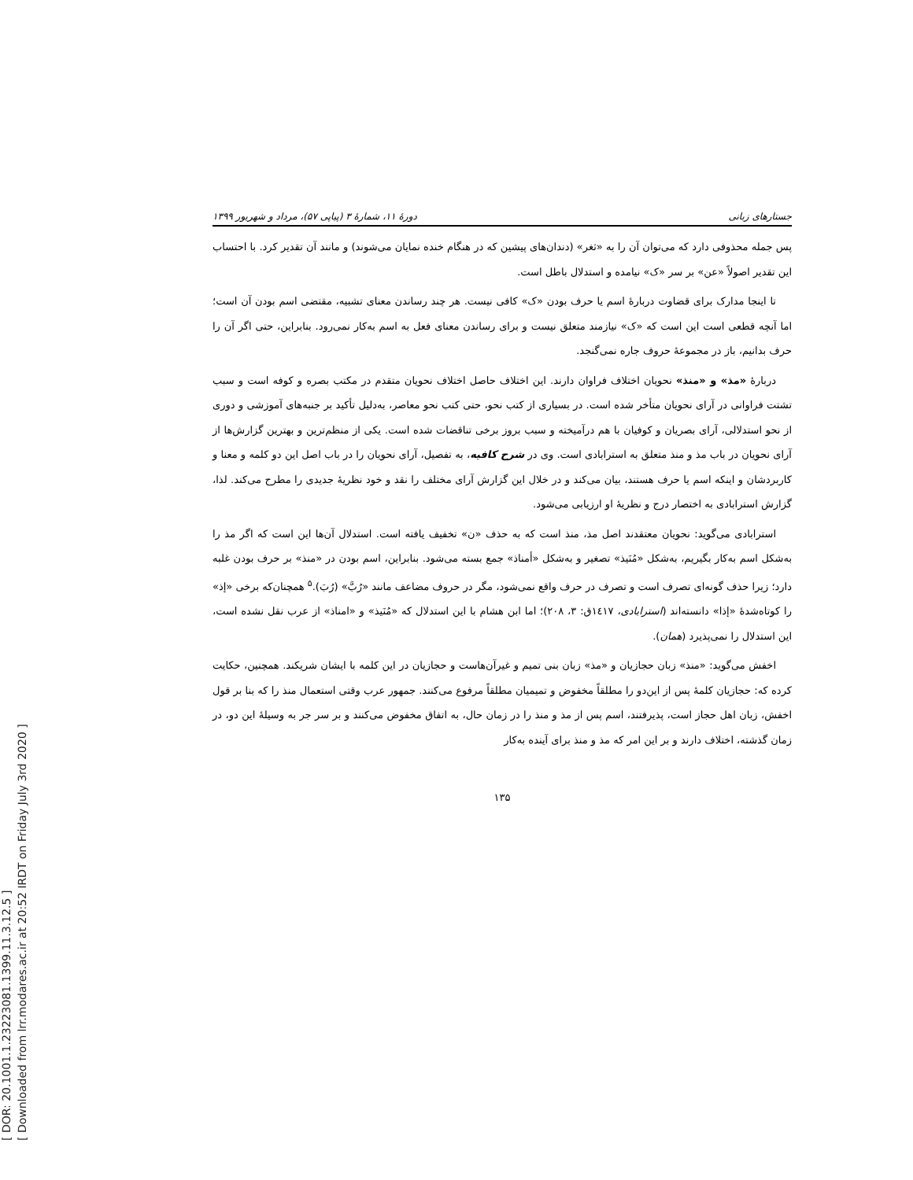[ DOR: 20.1001.1.23223081.1399.11.3.12.5 ]
[ Downloaded from lrr.modares.ac.ir at 20:52 IRDT on Friday July 3rd 2020 ]
جستارهای زبانی دورهٔ ۱۱، شمارهٔ ۳ (پیاپی ۵۷)، مرداد و شهریور ۱۳۹۹
پس جمله محذوفی دارد که می‌توان آن را به «ثغر» (دندان‌های پیشین که در هنگام خنده نمایان می‌شوند) و مانند آن تقدیر کرد. با احتساب این تقدیر اصولاً «عن» بر سر «ک» نیامده و استدلال باطل است.
تا اینجا مدارک برای قضاوت دربارهٔ اسم یا حرف بودن «ک» کافی نیست. هر چند رساندن معنای تشبیه، مقتضی اسم بودن آن است؛ اما آنچه قطعی است این است که «ک» نیازمند متعلق نیست و برای رساندن معنای فعل به اسم به‌کار نمی‌رود. بنابراین، حتی اگر آن را حرف بدانیم، باز در مجموعهٔ حروف جاره نمی‌گنجد.
دربارهٔ «مذ» و «منذ» نحویان اختلاف فراوان دارند. این اختلاف حاصل اختلاف نحویان متقدم در مکتب بصره و کوفه است و سبب تشتت فراوانی در آرای نحویان متأخر شده است. در بسیاری از کتب نحو، حتی کتب نحو معاصر، به‌دلیل تأکید بر جنبه‌های آموزشی و دوری از نحو استدلالی، آرای بصریان و کوفیان با هم درآمیخته و سبب بروز برخی تناقضات شده است. یکی از منظم‌ترین و بهترین گزارش‌ها از آرای نحویان در باب مذ و منذ متعلق به استرابادی است. وی در شرح کافیه، به تفصیل، آرای نحویان را در باب اصل این دو کلمه و معنا و کاربردشان و اینکه اسم یا حرف هستند، بیان می‌کند و در خلال این گزارش آرای مختلف را نقد و خود نظریهٔ جدیدی را مطرح می‌کند. لذا، گزارش استرابادی به اختصار درج و نظریهٔ او ارزیابی می‌شود.
استرابادی می‌گوید: نحویان معتقدند اصل مذ، منذ است که به حذف «ن» تخفیف یافته است. استدلال آن‌ها این است که اگر مذ را به‌شکل اسم به‌کار بگیریم، به‌شکل «مُنَیذ» تصغیر و به‌شکل «أمناذ» جمع بسته می‌شود. بنابراین، اسم بودن در «منذ» بر حرف بودن غلبه دارد؛ زیرا حذف گونه‌ای تصرف است و تصرف در حرف واقع نمی‌شود، مگر در حروف مضاعف مانند «رُبَّ» (رُبَ).<sup>۵</sup> همچنان‌که برخی «إذ» را کوتاه‌شدهٔ «إذا» دانسته‌اند (استرابادی، ۱٤۱۷ق: ۳، ۲۰۸)؛ اما ابن هشام با این استدلال که «مُنَیذ» و «امناذ» از عرب نقل نشده است، این استدلال را نمی‌پذیرد (همان).
اخفش می‌گوید: «منذ» زبان حجازیان و «مذ» زبان بنی تمیم و غیرآن‌هاست و حجازیان در این کلمه با ایشان شریکند. همچنین، حکایت کرده که: حجازیان کلمهٔ پس از این‌دو را مطلقاً مخفوض و تمیمیان مطلقاً مرفوع می‌کنند. جمهور عرب وقتی استعمال منذ را که بنا بر قول اخفش، زبان اهل حجاز است، پذیرفتند، اسم پس از مذ و منذ را در زمان حال، به اتفاق مخفوض می‌کنند و بر سر جر به وسیلهٔ این دو، در زمان گذشته، اختلاف دارند و بر این امر که مذ و منذ برای آینده به‌کار
۱۳۵